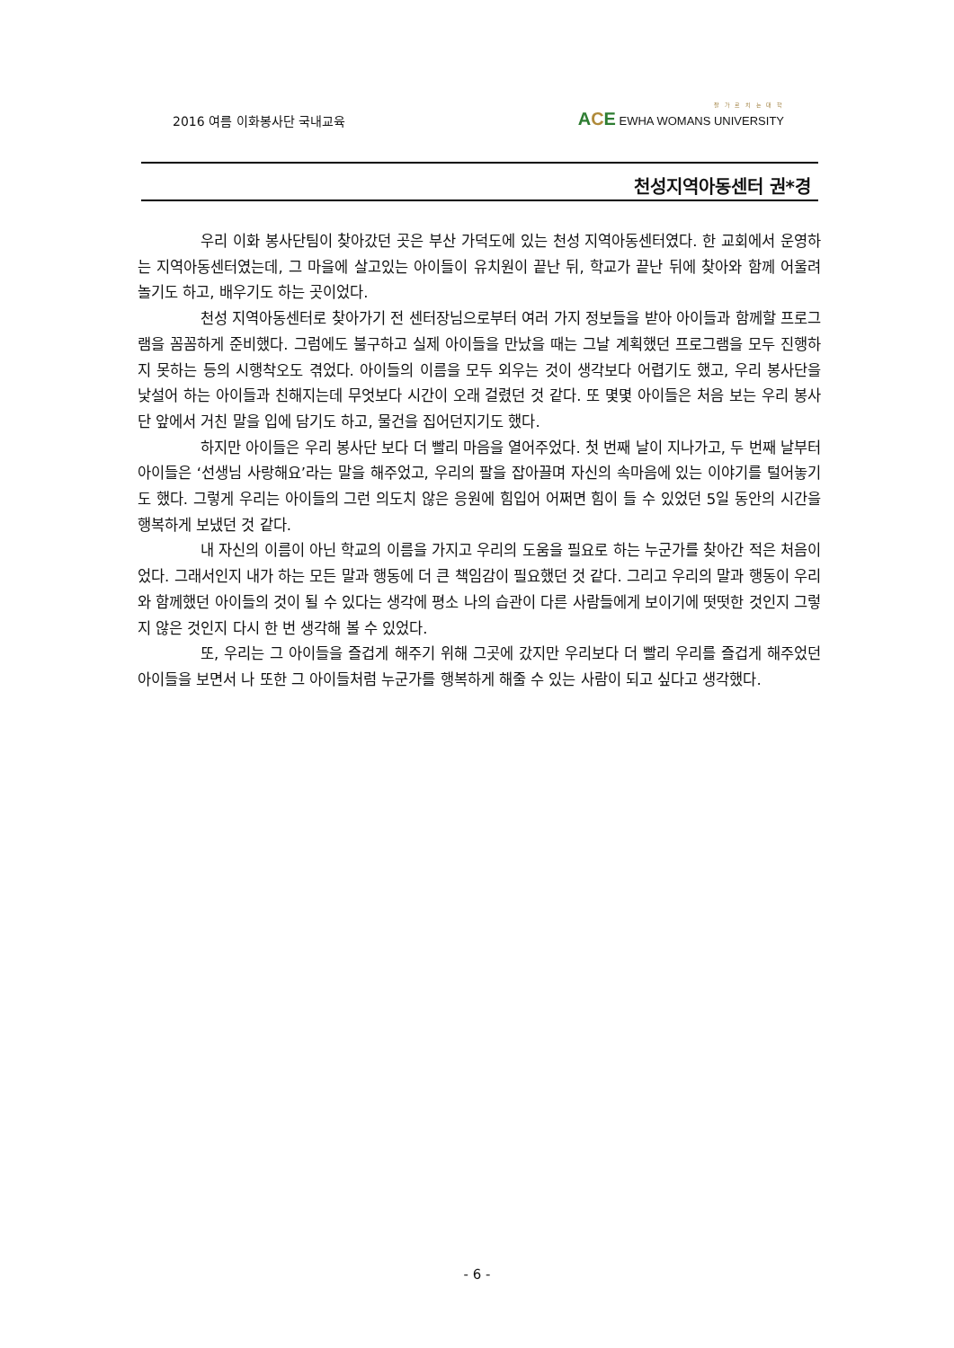2016 여름 이화봉사단 국내교육
잘 가 르 치 는 대 학
ACE EWHA WOMANS UNIVERSITY
천성지역아동센터 권*경
우리 이화 봉사단팀이 찾아갔던 곳은 부산 가덕도에 있는 천성 지역아동센터였다. 한 교회에서 운영하는 지역아동센터였는데, 그 마을에 살고있는 아이들이 유치원이 끝난 뒤, 학교가 끝난 뒤에 찾아와 함께 어울려 놀기도 하고, 배우기도 하는 곳이었다.
천성 지역아동센터로 찾아가기 전 센터장님으로부터 여러 가지 정보들을 받아 아이들과 함께할 프로그램을 꼼꼼하게 준비했다. 그럼에도 불구하고 실제 아이들을 만났을 때는 그날 계획했던 프로그램을 모두 진행하지 못하는 등의 시행착오도 겪었다. 아이들의 이름을 모두 외우는 것이 생각보다 어렵기도 했고, 우리 봉사단을 낯설어 하는 아이들과 친해지는데 무엇보다 시간이 오래 걸렸던 것 같다. 또 몇몇 아이들은 처음 보는 우리 봉사단 앞에서 거친 말을 입에 담기도 하고, 물건을 집어던지기도 했다.
하지만 아이들은 우리 봉사단 보다 더 빨리 마음을 열어주었다. 첫 번째 날이 지나가고, 두 번째 날부터 아이들은 ‘선생님 사랑해요’라는 말을 해주었고, 우리의 팔을 잡아끌며 자신의 속마음에 있는 이야기를 털어놓기도 했다. 그렇게 우리는 아이들의 그런 의도치 않은 응원에 힘입어 어쩌면 힘이 들 수 있었던 5일 동안의 시간을 행복하게 보냈던 것 같다.
내 자신의 이름이 아닌 학교의 이름을 가지고 우리의 도움을 필요로 하는 누군가를 찾아간 적은 처음이었다. 그래서인지 내가 하는 모든 말과 행동에 더 큰 책임감이 필요했던 것 같다. 그리고 우리의 말과 행동이 우리와 함께했던 아이들의 것이 될 수 있다는 생각에 평소 나의 습관이 다른 사람들에게 보이기에 떳떳한 것인지 그렇지 않은 것인지 다시 한 번 생각해 볼 수 있었다.
또, 우리는 그 아이들을 즐겁게 해주기 위해 그곳에 갔지만 우리보다 더 빨리 우리를 즐겁게 해주었던 아이들을 보면서 나 또한 그 아이들처럼 누군가를 행복하게 해줄 수 있는 사람이 되고 싶다고 생각했다.
- 6 -